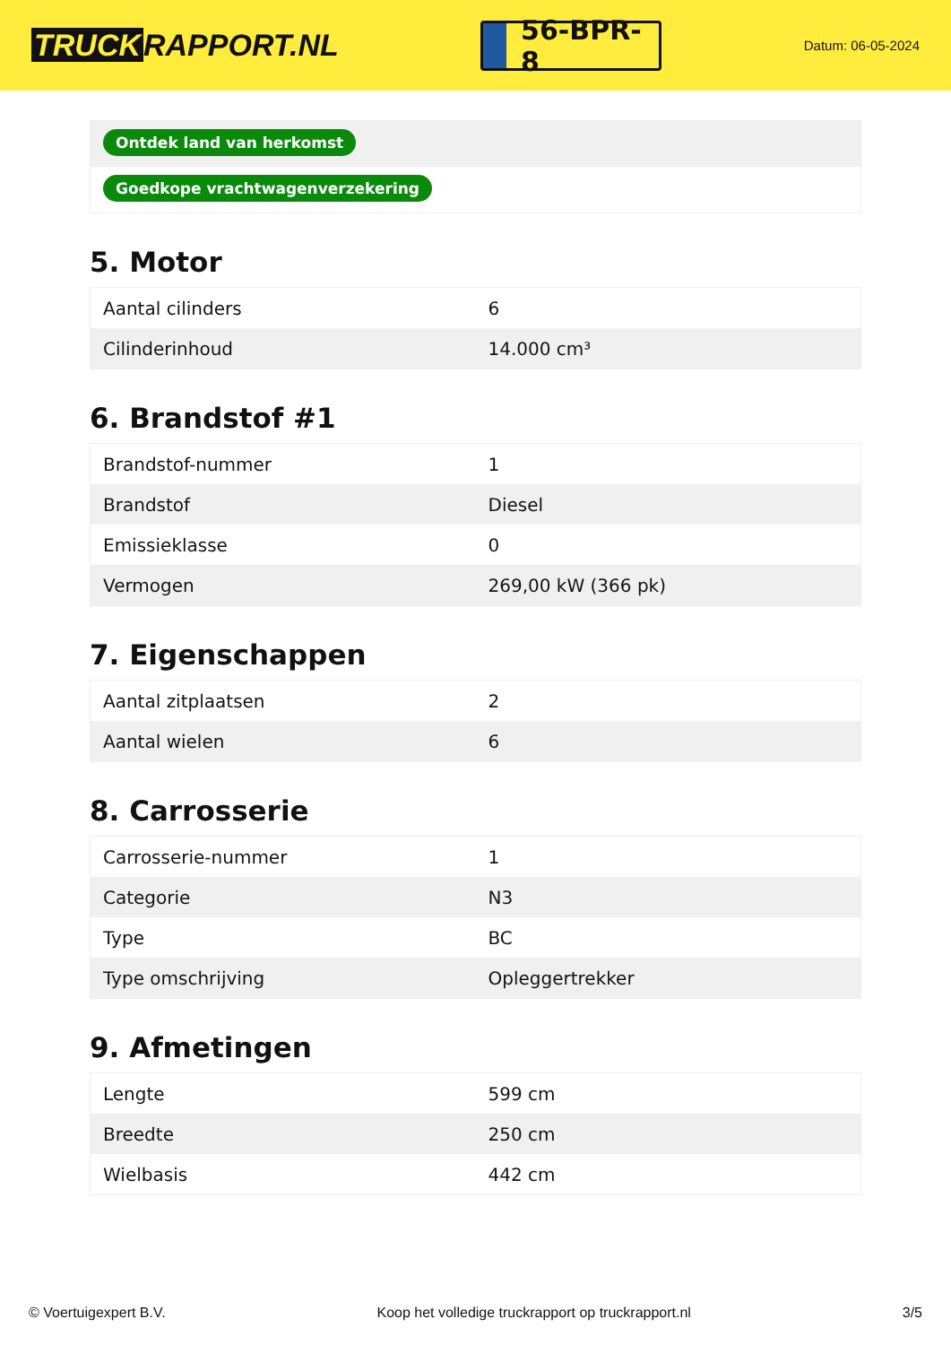TRUCK RAPPORT.NL
56-BPR-8
Datum: 06-05-2024
Ontdek land van herkomst
Goedkope vrachtwagenverzekering
5. Motor
| Aantal cilinders | 6 |
| Cilinderinhoud | 14.000 cm³ |
6. Brandstof #1
| Brandstof-nummer | 1 |
| Brandstof | Diesel |
| Emissieklasse | 0 |
| Vermogen | 269,00 kW (366 pk) |
7. Eigenschappen
| Aantal zitplaatsen | 2 |
| Aantal wielen | 6 |
8. Carrosserie
| Carrosserie-nummer | 1 |
| Categorie | N3 |
| Type | BC |
| Type omschrijving | Opleggertrekker |
9. Afmetingen
| Lengte | 599 cm |
| Breedte | 250 cm |
| Wielbasis | 442 cm |
© Voertuigexpert B.V. Koop het volledige truckrapport op truckrapport.nl 3/5